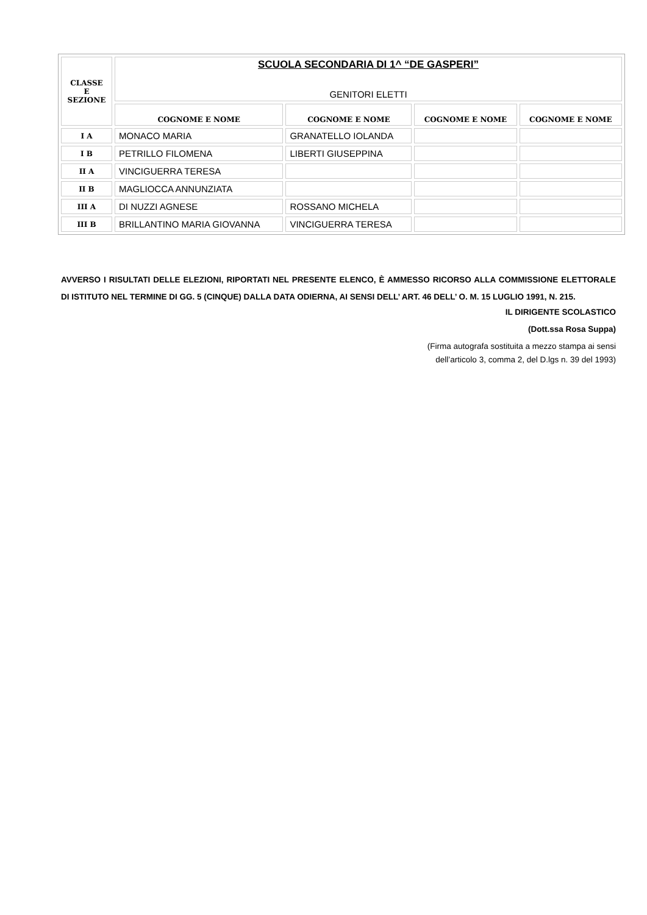| CLASSE E SEZIONE | SCUOLA SECONDARIA DI 1^ “DE GASPERI” GENITORI ELETTI | | | |
| | COGNOME E NOME | COGNOME E NOME | COGNOME E NOME | COGNOME E NOME |
| I A | MONACO MARIA | GRANATELLO IOLANDA | | |
| I B | PETRILLO FILOMENA | LIBERTI GIUSEPPINA | | |
| II A | VINCIGUERRA TERESA | | | |
| II B | MAGLIOCCA ANNUNZIATA | | | |
| III A | DI NUZZI AGNESE | ROSSANO MICHELA | | |
| III B | BRILLANTINO MARIA GIOVANNA | VINCIGUERRA TERESA | | |
AVVERSO I RISULTATI DELLE ELEZIONI, RIPORTATI NEL PRESENTE ELENCO, È AMMESSO RICORSO ALLA COMMISSIONE ELETTORALE DI ISTITUTO NEL TERMINE DI GG. 5 (CINQUE) DALLA DATA ODIERNA, AI SENSI DELL’ ART. 46 DELL’ O. M. 15 LUGLIO 1991, N. 215.
IL DIRIGENTE SCOLASTICO
(Dott.ssa Rosa Suppa)
(Firma autografa sostituita a mezzo stampa ai sensi
dell’articolo 3, comma 2, del D.lgs n. 39 del 1993)